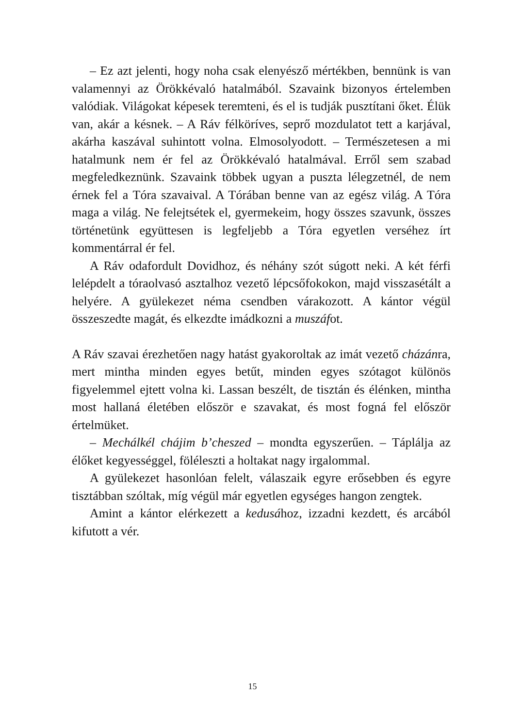– Ez azt jelenti, hogy noha csak elenyésző mértékben, bennünk is van valamennyi az Örökkévaló hatalmából. Szavaink bizonyos értelemben valódiak. Világokat képesek teremteni, és el is tudják pusztítani őket. Élük van, akár a késnek. – A Ráv félköríves, seprő mozdulatot tett a karjával, akárha kaszával suhintott volna. Elmosolyodott. – Természetesen a mi hatalmunk nem ér fel az Örökkévaló hatalmával. Erről sem szabad megfeledkeznünk. Szavaink többek ugyan a puszta lélegzetnél, de nem érnek fel a Tóra szavaival. A Tórában benne van az egész világ. A Tóra maga a világ. Ne felejtsétek el, gyermekeim, hogy összes szavunk, összes történetünk együttesen is legfeljebb a Tóra egyetlen verséhez írt kommentárral ér fel.
A Ráv odafordult Dovidhoz, és néhány szót súgott neki. A két férfi lelépdelt a tóraolvasó asztalhoz vezető lépcsőfokokon, majd visszasétált a helyére. A gyülekezet néma csendben várakozott. A kántor végül összeszedte magát, és elkezdte imádkozni a muszáfot.
A Ráv szavai érezhetően nagy hatást gyakoroltak az imát vezető cházánra, mert mintha minden egyes betűt, minden egyes szótagot különös figyelemmel ejtett volna ki. Lassan beszélt, de tisztán és élénken, mintha most hallaná életében először e szavakat, és most fogná fel először értelmüket.
– Mechálkél chájim b’cheszed – mondta egyszerűen. – Táplálja az élőket kegyességgel, föléleszti a holtakat nagy irgalommal.
A gyülekezet hasonlóan felelt, válaszaik egyre erősebben és egyre tisztábban szóltak, míg végül már egyetlen egységes hangon zengtek.
Amint a kántor elérkezett a kedusához, izzadni kezdett, és arcából kifutott a vér.
15